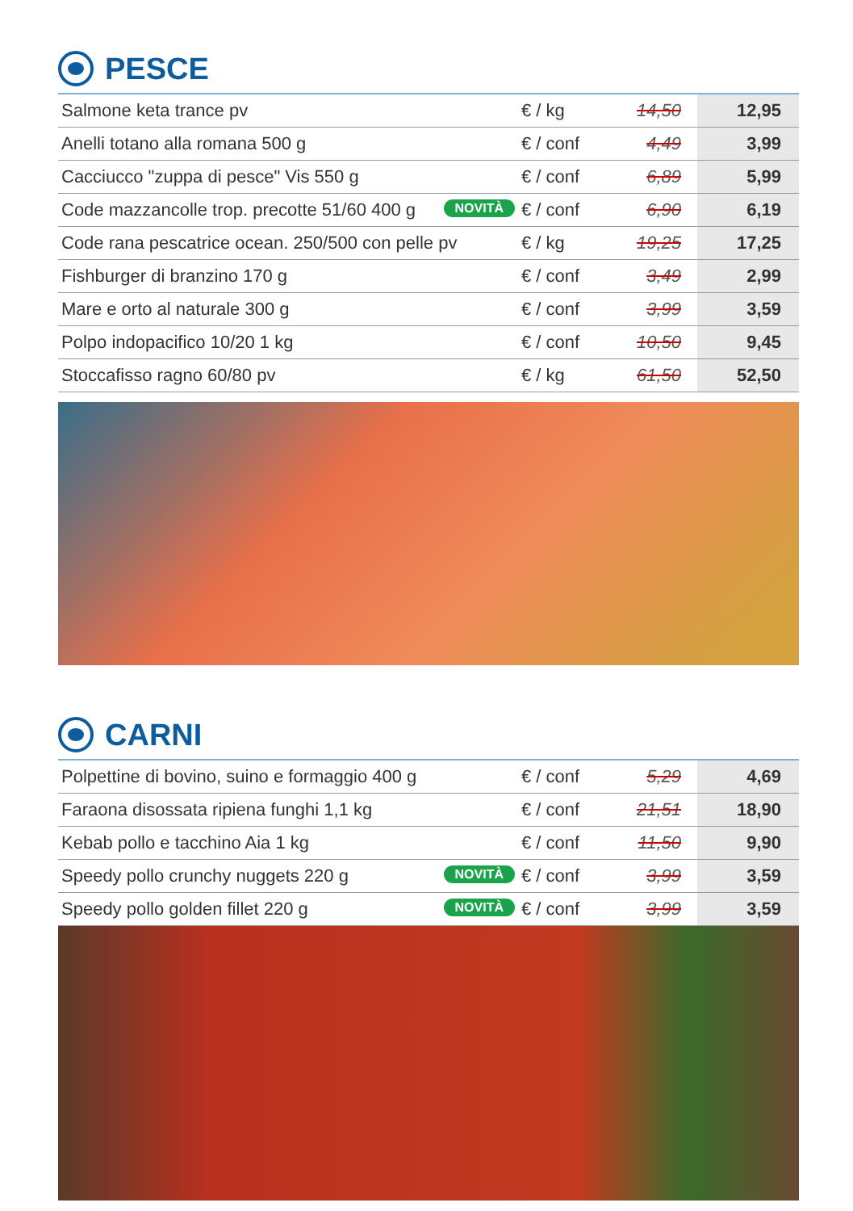PESCE
| Salmone keta trance pv | € / kg | 14,50 | 12,95 |
| Anelli totano alla romana 500 g | € / conf | 4,49 | 3,99 |
| Cacciucco "zuppa di pesce" Vis 550 g | € / conf | 6,89 | 5,99 |
| Code mazzancolle trop. precotte 51/60 400 g NOVITÀ | € / conf | 6,90 | 6,19 |
| Code rana pescatrice ocean. 250/500 con pelle pv | € / kg | 19,25 | 17,25 |
| Fishburger di branzino 170 g | € / conf | 3,49 | 2,99 |
| Mare e orto al naturale 300 g | € / conf | 3,99 | 3,59 |
| Polpo indopacifico 10/20 1 kg | € / conf | 10,50 | 9,45 |
| Stoccafisso ragno 60/80 pv | € / kg | 61,50 | 52,50 |
CARNI
| Polpettine di bovino, suino e formaggio 400 g | € / conf | 5,29 | 4,69 |
| Faraona disossata ripiena funghi 1,1 kg | € / conf | 21,51 | 18,90 |
| Kebab pollo e tacchino Aia 1 kg | € / conf | 11,50 | 9,90 |
| Speedy pollo crunchy nuggets 220 g NOVITÀ | € / conf | 3,99 | 3,59 |
| Speedy pollo golden fillet 220 g NOVITÀ | € / conf | 3,99 | 3,59 |